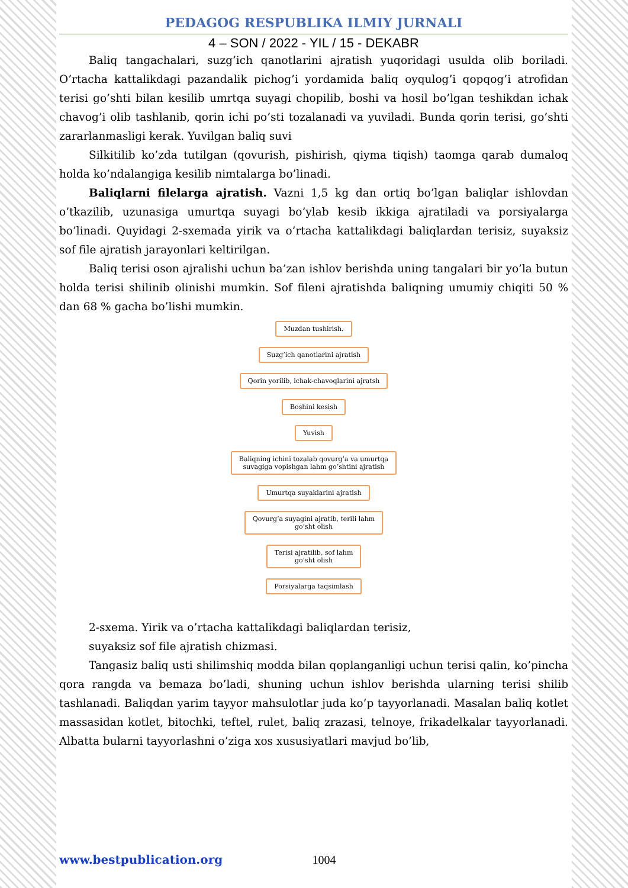PEDAGOG RESPUBLIKA ILMIY JURNALI
4 – SON / 2022 - YIL / 15 - DEKABR
Baliq tangachalari, suzg’ich qanotlarini ajratish yuqoridagi usulda olib boriladi. O’rtacha kattalikdagi pazandalik pichog’i yordamida baliq oyqulog’i qopqog’i atrofidan terisi go’shti bilan kesilib umrtqa suyagi chopilib, boshi va hosil bo’lgan teshikdan ichak chavog’i olib tashlanib, qorin ichi po’sti tozalanadi va yuviladi. Bunda qorin terisi, go’shti zararlanmasligi kerak. Yuvilgan baliq suvi
Silkitilib ko’zda tutilgan (qovurish, pishirish, qiyma tiqish) taomga qarab dumaloq holda ko’ndalangiga kesilib nimtalarga bo’linadi.
Baliqlarni filelarga ajratish. Vazni 1,5 kg dan ortiq bo’lgan baliqlar ishlovdan o’tkazilib, uzunasiga umurtqa suyagi bo’ylab kesib ikkiga ajratiladi va porsiyalarga bo’linadi. Quyidagi 2-sxemada yirik va o’rtacha kattalikdagi baliqlardan terisiz, suyaksiz sof file ajratish jarayonlari keltirilgan.
Baliq terisi oson ajralishi uchun ba’zan ishlov berishda uning tangalari bir yo’la butun holda terisi shilinib olinishi mumkin. Sof fileni ajratishda baliqning umumiy chiqiti 50 % dan 68 % gacha bo’lishi mumkin.
Muzdan tushirish.
Suzg’ich qanotlarini ajratish
Qorin yorilib, ichak-chavoqlarini ajratsh
Boshini kesish
Yuvish
Baliqning ichini tozalab qovurg’a va umurtqa
suvagiga vopishgan lahm go’shtini ajratish
Umurtqa suyaklarini ajratish
Qovurg’a suyagini ajratib, terili lahm
go’sht olish
Terisi ajratilib, sof lahm
go’sht olish
Porsiyalarga taqsimlash
2-sxema. Yirik va o’rtacha kattalikdagi baliqlardan terisiz,
suyaksiz sof file ajratish chizmasi.
Tangasiz baliq usti shilimshiq modda bilan qoplanganligi uchun terisi qalin, ko’pincha qora rangda va bemaza bo’ladi, shuning uchun ishlov berishda ularning terisi shilib tashlanadi. Baliqdan yarim tayyor mahsulotlar juda ko’p tayyorlanadi. Masalan baliq kotlet massasidan kotlet, bitochki, teftel, rulet, baliq zrazasi, telnoye, frikadelkalar tayyorlanadi. Albatta bularni tayyorlashni o’ziga xos xususiyatlari mavjud bo’lib,
www.bestpublication.org 1004